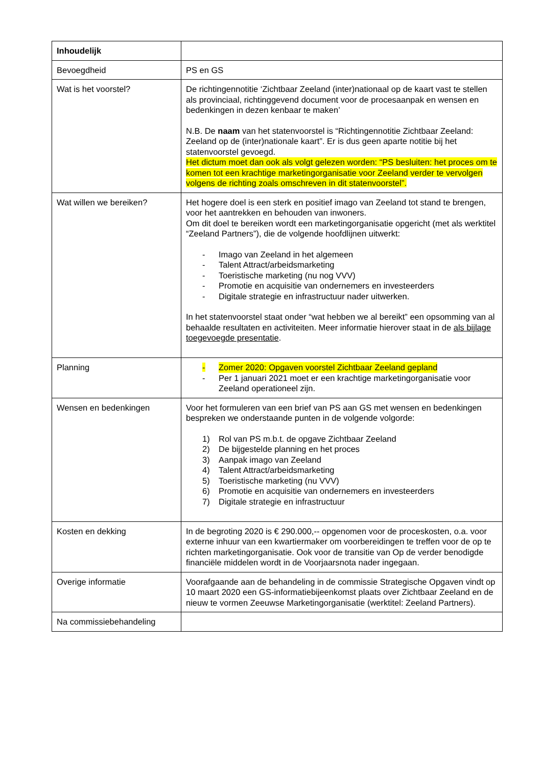| Inhoudelijk | |
| Bevoegdheid | PS en GS |
| Wat is het voorstel? | De richtingennotitie ‘Zichtbaar Zeeland (inter)nationaal op de kaart vast te stellen als provinciaal, richtinggevend document voor de procesaanpak en wensen en bedenkingen in dezen kenbaar te maken’ N.B. De naam van het statenvoorstel is “Richtingennotitie Zichtbaar Zeeland: Zeeland op de (inter)nationale kaart”. Er is dus geen aparte notitie bij het statenvoorstel gevoegd. Het dictum moet dan ook als volgt gelezen worden: “PS besluiten: het proces om te komen tot een krachtige marketingorganisatie voor Zeeland verder te vervolgen volgens de richting zoals omschreven in dit statenvoorstel”. |
| Wat willen we bereiken? | Het hogere doel is een sterk en positief imago van Zeeland tot stand te brengen, voor het aantrekken en behouden van inwoners. Om dit doel te bereiken wordt een marketingorganisatie opgericht (met als werktitel “Zeeland Partners”), die de volgende hoofdlijnen uitwerkt: - Imago van Zeeland in het algemeen - Talent Attract/arbeidsmarketing - Toeristische marketing (nu nog VVV) - Promotie en acquisitie van ondernemers en investeerders - Digitale strategie en infrastructuur nader uitwerken. In het statenvoorstel staat onder “wat hebben we al bereikt” een opsomming van al behaalde resultaten en activiteiten. Meer informatie hierover staat in de als bijlage toegevoegde presentatie . |
| Planning | - Zomer 2020: Opgaven voorstel Zichtbaar Zeeland gepland - Per 1 januari 2021 moet er een krachtige marketingorganisatie voor Zeeland operationeel zijn. |
| Wensen en bedenkingen | Voor het formuleren van een brief van PS aan GS met wensen en bedenkingen bespreken we onderstaande punten in de volgende volgorde: 1) Rol van PS m.b.t. de opgave Zichtbaar Zeeland 2) De bijgestelde planning en het proces 3) Aanpak imago van Zeeland 4) Talent Attract/arbeidsmarketing 5) Toeristische marketing (nu VVV) 6) Promotie en acquisitie van ondernemers en investeerders 7) Digitale strategie en infrastructuur |
| Kosten en dekking | In de begroting 2020 is € 290.000,-- opgenomen voor de proceskosten, o.a. voor externe inhuur van een kwartiermaker om voorbereidingen te treffen voor de op te richten marketingorganisatie. Ook voor de transitie van Op de verder benodigde financiële middelen wordt in de Voorjaarsnota nader ingegaan. |
| Overige informatie | Voorafgaande aan de behandeling in de commissie Strategische Opgaven vindt op 10 maart 2020 een GS-informatiebijeenkomst plaats over Zichtbaar Zeeland en de nieuw te vormen Zeeuwse Marketingorganisatie (werktitel: Zeeland Partners). |
| Na commissiebehandeling | |